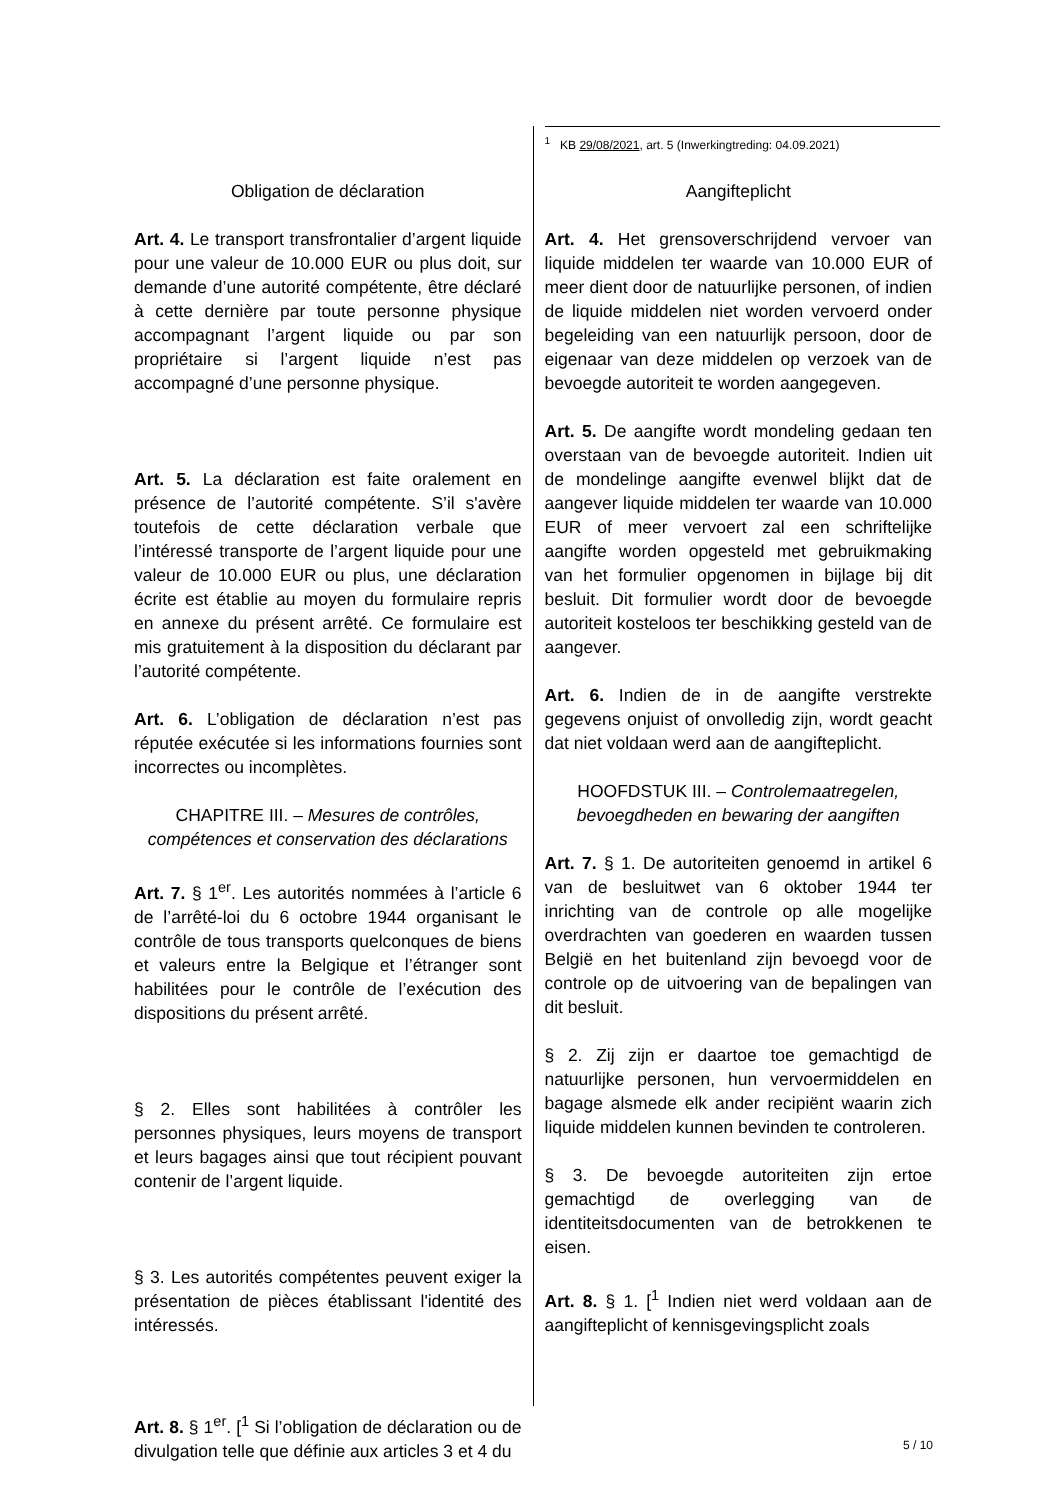Obligation de déclaration
Art. 4. Le transport transfrontalier d’argent liquide pour une valeur de 10.000 EUR ou plus doit, sur demande d’une autorité compétente, être déclaré à cette dernière par toute personne physique accompagnant l’argent liquide ou par son propriétaire si l’argent liquide n’est pas accompagné d’une personne physique.
Art. 5. La déclaration est faite oralement en présence de l’autorité compétente. S’il s'avère toutefois de cette déclaration verbale que l’intéressé transporte de l’argent liquide pour une valeur de 10.000 EUR ou plus, une déclaration écrite est établie au moyen du formulaire repris en annexe du présent arrêté. Ce formulaire est mis gratuitement à la disposition du déclarant par l’autorité compétente.
Art. 6. L’obligation de déclaration n’est pas réputée exécutée si les informations fournies sont incorrectes ou incomplètes.
CHAPITRE III. – Mesures de contrôles, compétences et conservation des déclarations
Art. 7. § 1<sup>er</sup>. Les autorités nommées à l’article 6 de l’arrêté-loi du 6 octobre 1944 organisant le contrôle de tous transports quelconques de biens et valeurs entre la Belgique et l’étranger sont habilitées pour le contrôle de l’exécution des dispositions du présent arrêté.
§ 2. Elles sont habilitées à contrôler les personnes physiques, leurs moyens de transport et leurs bagages ainsi que tout récipient pouvant contenir de l’argent liquide.
§ 3. Les autorités compétentes peuvent exiger la présentation de pièces établissant l'identité des intéressés.
Art. 8. § 1<sup>er</sup>. [<sup>1</sup> Si l’obligation de déclaration ou de divulgation telle que définie aux articles 3 et 4 du
<sup>1</sup> KB 29/08/2021, art. 5 (Inwerkingtreding: 04.09.2021)
Aangifteplicht
Art. 4. Het grensoverschrijdend vervoer van liquide middelen ter waarde van 10.000 EUR of meer dient door de natuurlijke personen, of indien de liquide middelen niet worden vervoerd onder begeleiding van een natuurlijk persoon, door de eigenaar van deze middelen op verzoek van de bevoegde autoriteit te worden aangegeven.
Art. 5. De aangifte wordt mondeling gedaan ten overstaan van de bevoegde autoriteit. Indien uit de mondelinge aangifte evenwel blijkt dat de aangever liquide middelen ter waarde van 10.000 EUR of meer vervoert zal een schriftelijke aangifte worden opgesteld met gebruikmaking van het formulier opgenomen in bijlage bij dit besluit. Dit formulier wordt door de bevoegde autoriteit kosteloos ter beschikking gesteld van de aangever.
Art. 6. Indien de in de aangifte verstrekte gegevens onjuist of onvolledig zijn, wordt geacht dat niet voldaan werd aan de aangifteplicht.
HOOFDSTUK III. – Controlemaatregelen, bevoegdheden en bewaring der aangiften
Art. 7. § 1. De autoriteiten genoemd in artikel 6 van de besluitwet van 6 oktober 1944 ter inrichting van de controle op alle mogelijke overdrachten van goederen en waarden tussen België en het buitenland zijn bevoegd voor de controle op de uitvoering van de bepalingen van dit besluit.
§ 2. Zij zijn er daartoe toe gemachtigd de natuurlijke personen, hun vervoermiddelen en bagage alsmede elk ander recipiënt waarin zich liquide middelen kunnen bevinden te controleren.
§ 3. De bevoegde autoriteiten zijn ertoe gemachtigd de overlegging van de identiteitsdocumenten van de betrokkenen te eisen.
Art. 8. § 1. [<sup>1</sup> Indien niet werd voldaan aan de aangifteplicht of kennisgevingsplicht zoals
5 / 10